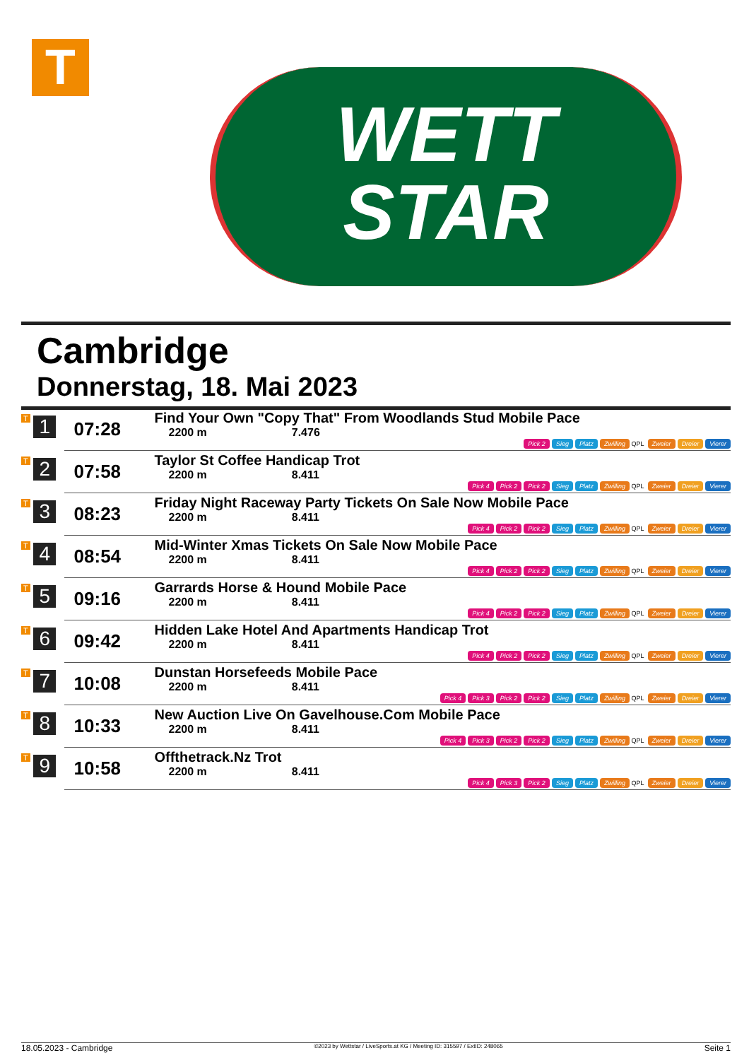T
WETT
STAR
Cambridge
Donnerstag, 18. Mai 2023
| T | 1 | 07:28 | Find Your Own "Copy That" From Woodlands Stud Mobile Pace 2200 m 7.476 Pick 2 Sieg Platz Zwilling QPL Zweier Dreier Vierer |
| T | 2 | 07:58 | Taylor St Coffee Handicap Trot 2200 m 8.411 Pick 4 Pick 2 Pick 2 Sieg Platz Zwilling QPL Zweier Dreier Vierer |
| T | 3 | 08:23 | Friday Night Raceway Party Tickets On Sale Now Mobile Pace 2200 m 8.411 Pick 4 Pick 2 Pick 2 Sieg Platz Zwilling QPL Zweier Dreier Vierer |
| T | 4 | 08:54 | Mid-Winter Xmas Tickets On Sale Now Mobile Pace 2200 m 8.411 Pick 4 Pick 2 Pick 2 Sieg Platz Zwilling QPL Zweier Dreier Vierer |
| T | 5 | 09:16 | Garrards Horse & Hound Mobile Pace 2200 m 8.411 Pick 4 Pick 2 Pick 2 Sieg Platz Zwilling QPL Zweier Dreier Vierer |
| T | 6 | 09:42 | Hidden Lake Hotel And Apartments Handicap Trot 2200 m 8.411 Pick 4 Pick 2 Pick 2 Sieg Platz Zwilling QPL Zweier Dreier Vierer |
| T | 7 | 10:08 | Dunstan Horsefeeds Mobile Pace 2200 m 8.411 Pick 4 Pick 3 Pick 2 Pick 2 Sieg Platz Zwilling QPL Zweier Dreier Vierer |
| T | 8 | 10:33 | New Auction Live On Gavelhouse.Com Mobile Pace 2200 m 8.411 Pick 4 Pick 3 Pick 2 Pick 2 Sieg Platz Zwilling QPL Zweier Dreier Vierer |
| T | 9 | 10:58 | Offthetrack.Nz Trot 2200 m 8.411 Pick 4 Pick 3 Pick 2 Sieg Platz Zwilling QPL Zweier Dreier Vierer |
18.05.2023 - Cambridge ©2023 by Wettstar / LiveSports.at KG / Meeting ID: 315597 / ExtID: 248065 Seite 1